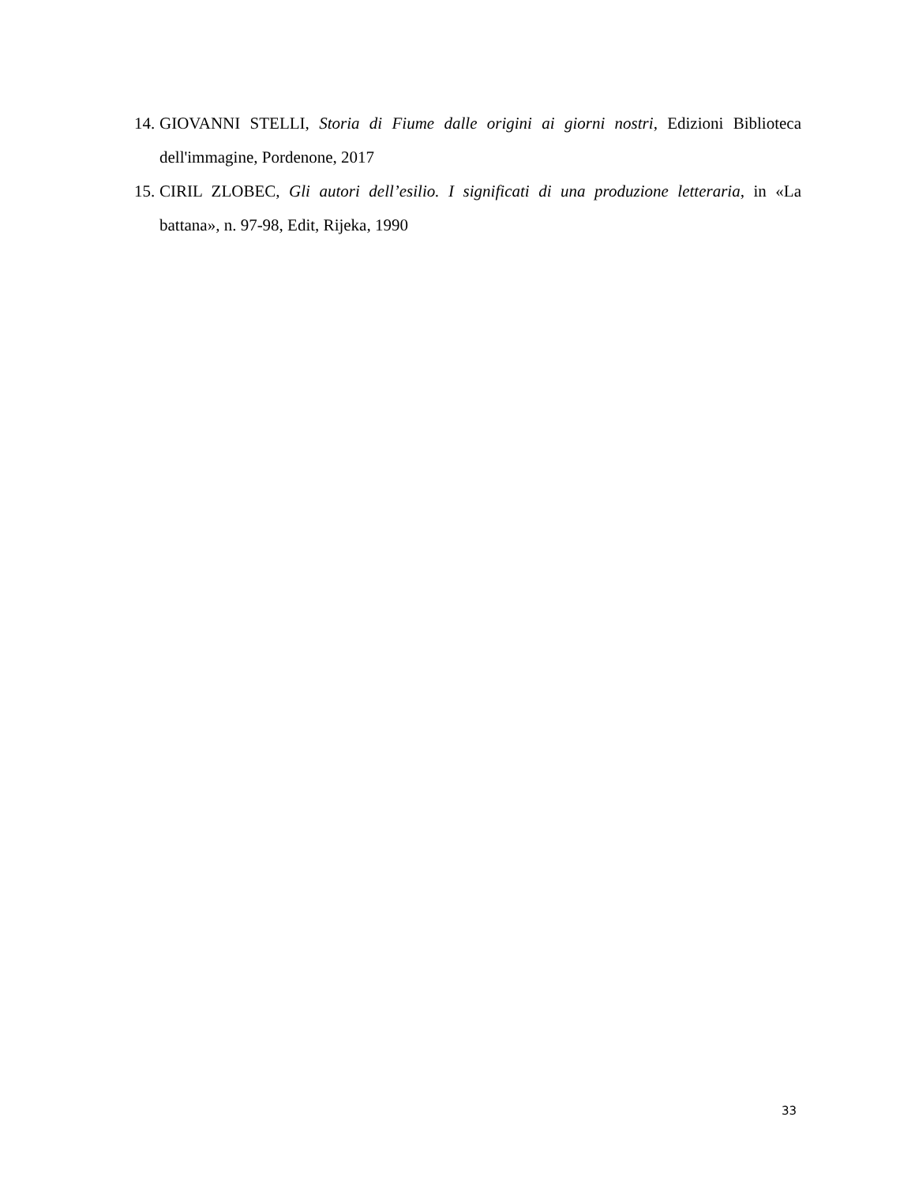14. GIOVANNI STELLI, Storia di Fiume dalle origini ai giorni nostri, Edizioni Biblioteca dell'immagine, Pordenone, 2017
15. CIRIL ZLOBEC, Gli autori dell’esilio. I significati di una produzione letteraria, in «La battana», n. 97-98, Edit, Rijeka, 1990
33